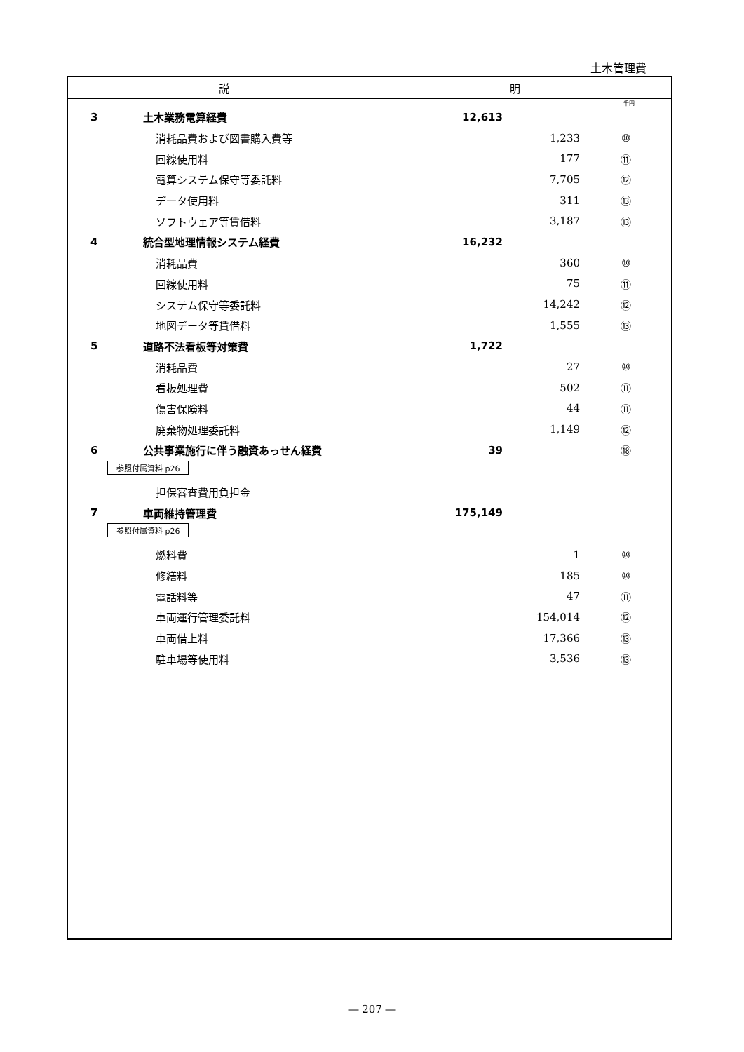土木管理費
説 明
千円
| 3 | 土木業務電算経費 | 12,613 | | |
| | 消耗品費および図書購入費等 | | 1,233 | ⑩ |
| | 回線使用料 | | 177 | ⑪ |
| | 電算システム保守等委託料 | | 7,705 | ⑫ |
| | データ使用料 | | 311 | ⑬ |
| | ソフトウェア等賃借料 | | 3,187 | ⑬ |
| 4 | 統合型地理情報システム経費 | 16,232 | | |
| | 消耗品費 | | 360 | ⑩ |
| | 回線使用料 | | 75 | ⑪ |
| | システム保守等委託料 | | 14,242 | ⑫ |
| | 地図データ等賃借料 | | 1,555 | ⑬ |
| 5 | 道路不法看板等対策費 | 1,722 | | |
| | 消耗品費 | | 27 | ⑩ |
| | 看板処理費 | | 502 | ⑪ |
| | 傷害保険料 | | 44 | ⑪ |
| | 廃棄物処理委託料 | | 1,149 | ⑫ |
| 6 | 公共事業施行に伴う融資あっせん経費 | 39 | | ⑱ |
| 参照付属資料 p26 | | | | |
| | 担保審査費用負担金 | | | |
| 7 | 車両維持管理費 | 175,149 | | |
| 参照付属資料 p26 | | | | |
| | 燃料費 | | 1 | ⑩ |
| | 修繕料 | | 185 | ⑩ |
| | 電話料等 | | 47 | ⑪ |
| | 車両運行管理委託料 | | 154,014 | ⑫ |
| | 車両借上料 | | 17,366 | ⑬ |
| | 駐車場等使用料 | | 3,536 | ⑬ |
― 207 ―